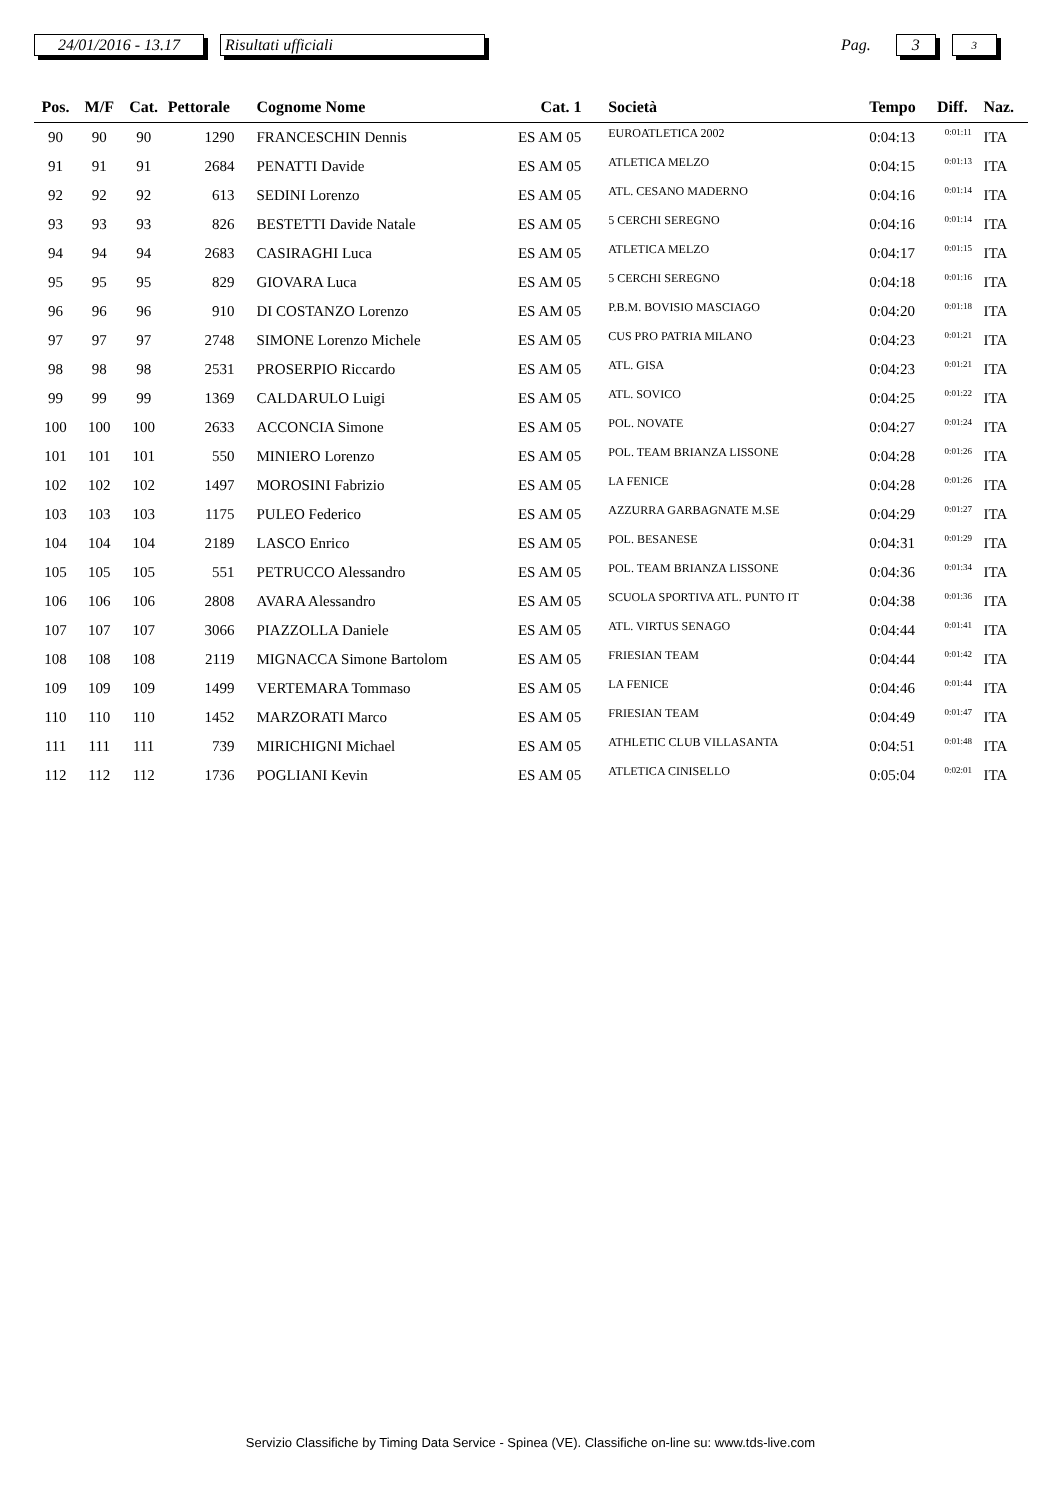24/01/2016 - 13.17
Risultati ufficiali
Pag.
3
3
| Pos. | M/F | Cat. | Pettorale | Cognome Nome | Cat. 1 | Società | Tempo | Diff. | Naz. |
| --- | --- | --- | --- | --- | --- | --- | --- | --- | --- |
| 90 | 90 | 90 | 1290 | FRANCESCHIN Dennis | ES AM 05 | EUROATLETICA 2002 | 0:04:13 | 0:01:11 | ITA |
| 91 | 91 | 91 | 2684 | PENATTI Davide | ES AM 05 | ATLETICA MELZO | 0:04:15 | 0:01:13 | ITA |
| 92 | 92 | 92 | 613 | SEDINI Lorenzo | ES AM 05 | ATL. CESANO MADERNO | 0:04:16 | 0:01:14 | ITA |
| 93 | 93 | 93 | 826 | BESTETTI Davide Natale | ES AM 05 | 5 CERCHI SEREGNO | 0:04:16 | 0:01:14 | ITA |
| 94 | 94 | 94 | 2683 | CASIRAGHI Luca | ES AM 05 | ATLETICA MELZO | 0:04:17 | 0:01:15 | ITA |
| 95 | 95 | 95 | 829 | GIOVARA Luca | ES AM 05 | 5 CERCHI SEREGNO | 0:04:18 | 0:01:16 | ITA |
| 96 | 96 | 96 | 910 | DI COSTANZO Lorenzo | ES AM 05 | P.B.M. BOVISIO MASCIAGO | 0:04:20 | 0:01:18 | ITA |
| 97 | 97 | 97 | 2748 | SIMONE Lorenzo Michele | ES AM 05 | CUS PRO PATRIA MILANO | 0:04:23 | 0:01:21 | ITA |
| 98 | 98 | 98 | 2531 | PROSERPIO Riccardo | ES AM 05 | ATL. GISA | 0:04:23 | 0:01:21 | ITA |
| 99 | 99 | 99 | 1369 | CALDARULO Luigi | ES AM 05 | ATL. SOVICO | 0:04:25 | 0:01:22 | ITA |
| 100 | 100 | 100 | 2633 | ACCONCIA Simone | ES AM 05 | POL. NOVATE | 0:04:27 | 0:01:24 | ITA |
| 101 | 101 | 101 | 550 | MINIERO Lorenzo | ES AM 05 | POL. TEAM BRIANZA LISSONE | 0:04:28 | 0:01:26 | ITA |
| 102 | 102 | 102 | 1497 | MOROSINI Fabrizio | ES AM 05 | LA FENICE | 0:04:28 | 0:01:26 | ITA |
| 103 | 103 | 103 | 1175 | PULEO Federico | ES AM 05 | AZZURRA GARBAGNATE M.SE | 0:04:29 | 0:01:27 | ITA |
| 104 | 104 | 104 | 2189 | LASCO Enrico | ES AM 05 | POL. BESANESE | 0:04:31 | 0:01:29 | ITA |
| 105 | 105 | 105 | 551 | PETRUCCO Alessandro | ES AM 05 | POL. TEAM BRIANZA LISSONE | 0:04:36 | 0:01:34 | ITA |
| 106 | 106 | 106 | 2808 | AVARA Alessandro | ES AM 05 | SCUOLA SPORTIVA ATL. PUNTO IT | 0:04:38 | 0:01:36 | ITA |
| 107 | 107 | 107 | 3066 | PIAZZOLLA Daniele | ES AM 05 | ATL. VIRTUS SENAGO | 0:04:44 | 0:01:41 | ITA |
| 108 | 108 | 108 | 2119 | MIGNACCA Simone Bartolom | ES AM 05 | FRIESIAN TEAM | 0:04:44 | 0:01:42 | ITA |
| 109 | 109 | 109 | 1499 | VERTEMARA Tommaso | ES AM 05 | LA FENICE | 0:04:46 | 0:01:44 | ITA |
| 110 | 110 | 110 | 1452 | MARZORATI Marco | ES AM 05 | FRIESIAN TEAM | 0:04:49 | 0:01:47 | ITA |
| 111 | 111 | 111 | 739 | MIRICHIGNI Michael | ES AM 05 | ATHLETIC CLUB VILLASANTA | 0:04:51 | 0:01:48 | ITA |
| 112 | 112 | 112 | 1736 | POGLIANI Kevin | ES AM 05 | ATLETICA CINISELLO | 0:05:04 | 0:02:01 | ITA |
Servizio Classifiche by Timing Data Service - Spinea (VE). Classifiche on-line su: www.tds-live.com